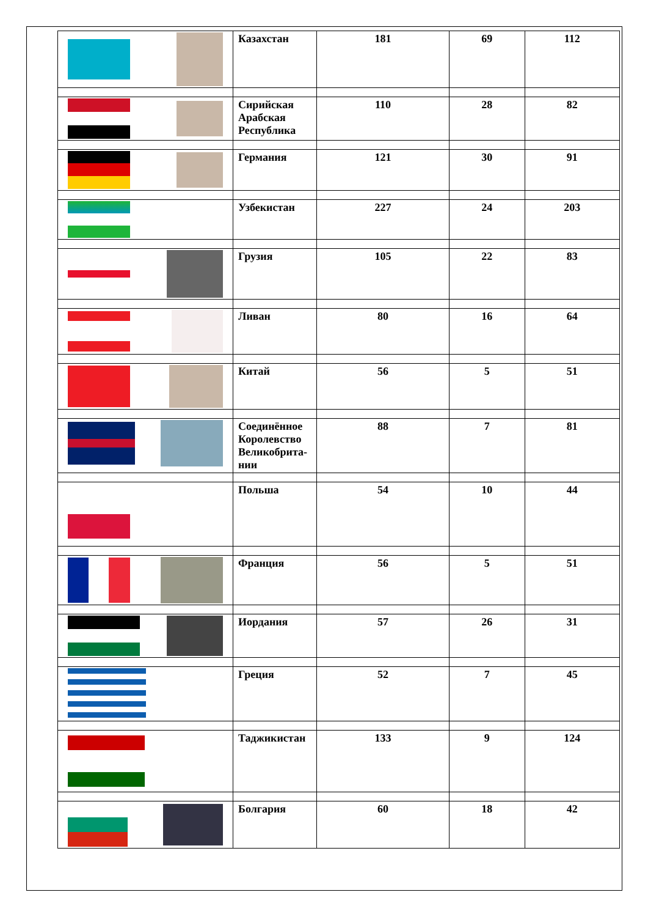| | Казахстан | 181 | 69 | 112 |
| | Сирийская Арабская Республика | 110 | 28 | 82 |
| | Германия | 121 | 30 | 91 |
| | Узбекистан | 227 | 24 | 203 |
| | Грузия | 105 | 22 | 83 |
| | Ливан | 80 | 16 | 64 |
| | Китай | 56 | 5 | 51 |
| | Соединённое Королевство Великобрита-нии | 88 | 7 | 81 |
| | Польша | 54 | 10 | 44 |
| | Франция | 56 | 5 | 51 |
| | Иордания | 57 | 26 | 31 |
| | Греция | 52 | 7 | 45 |
| | Таджикистан | 133 | 9 | 124 |
| | Болгария | 60 | 18 | 42 |